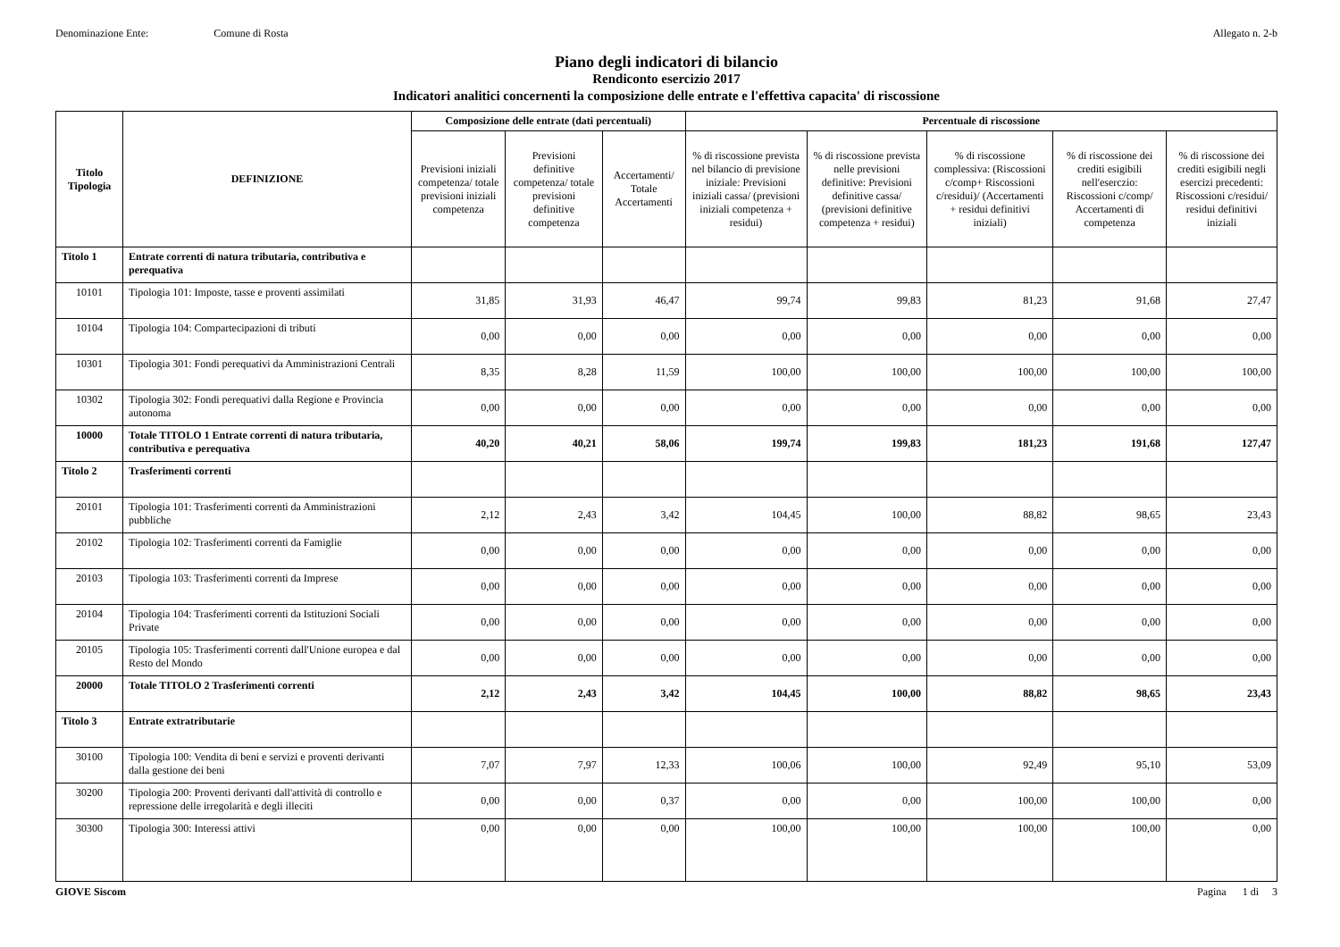Denominazione Ente: Comune di Rosta
Allegato n. 2-b
Piano degli indicatori di bilancio
Rendiconto esercizio 2017
Indicatori analitici concernenti la composizione delle entrate e l'effettiva capacita' di riscossione
| Titolo Tipologia | DEFINIZIONE | Composizione delle entrate (dati percentuali) | | | Percentuale di riscossione | | | | |
| --- | --- | --- | --- | --- | --- | --- | --- | --- | --- |
| | | Previsioni iniziali competenza/ totale previsioni iniziali competenza | Previsioni definitive competenza/ totale previsioni definitive competenza | Accertamenti/ Totale Accertamenti | % di riscossione prevista nel bilancio di previsione iniziale: Previsioni iniziali cassa/ (previsioni iniziali competenza + residui) | % di riscossione prevista nelle previsioni definitive: Previsioni definitive cassa/ (previsioni definitive competenza + residui) | % di riscossione complessiva: (Riscossioni c/comp+ Riscossioni c/residui)/ (Accertamenti + residui definitivi iniziali) | % di riscossione dei crediti esigibili nell'eserczio: Riscossioni c/comp/ Accertamenti di competenza | % di riscossione dei crediti esigibili negli esercizi precedenti: Riscossioni c/residui/ residui definitivi iniziali |
| Titolo 1 | Entrate correnti di natura tributaria, contributiva e perequativa | | | | | | | | |
| 10101 | Tipologia 101: Imposte, tasse e proventi assimilati | 31,85 | 31,93 | 46,47 | 99,74 | 99,83 | 81,23 | 91,68 | 27,47 |
| 10104 | Tipologia 104: Compartecipazioni di tributi | 0,00 | 0,00 | 0,00 | 0,00 | 0,00 | 0,00 | 0,00 | 0,00 |
| 10301 | Tipologia 301: Fondi perequativi da Amministrazioni Centrali | 8,35 | 8,28 | 11,59 | 100,00 | 100,00 | 100,00 | 100,00 | 100,00 |
| 10302 | Tipologia 302: Fondi perequativi dalla Regione e Provincia autonoma | 0,00 | 0,00 | 0,00 | 0,00 | 0,00 | 0,00 | 0,00 | 0,00 |
| 10000 | Totale TITOLO 1 Entrate correnti di natura tributaria, contributiva e perequativa | 40,20 | 40,21 | 58,06 | 199,74 | 199,83 | 181,23 | 191,68 | 127,47 |
| Titolo 2 | Trasferimenti correnti | | | | | | | | |
| 20101 | Tipologia 101: Trasferimenti correnti da Amministrazioni pubbliche | 2,12 | 2,43 | 3,42 | 104,45 | 100,00 | 88,82 | 98,65 | 23,43 |
| 20102 | Tipologia 102: Trasferimenti correnti da Famiglie | 0,00 | 0,00 | 0,00 | 0,00 | 0,00 | 0,00 | 0,00 | 0,00 |
| 20103 | Tipologia 103: Trasferimenti correnti da Imprese | 0,00 | 0,00 | 0,00 | 0,00 | 0,00 | 0,00 | 0,00 | 0,00 |
| 20104 | Tipologia 104: Trasferimenti correnti da Istituzioni Sociali Private | 0,00 | 0,00 | 0,00 | 0,00 | 0,00 | 0,00 | 0,00 | 0,00 |
| 20105 | Tipologia 105: Trasferimenti correnti dall'Unione europea e dal Resto del Mondo | 0,00 | 0,00 | 0,00 | 0,00 | 0,00 | 0,00 | 0,00 | 0,00 |
| 20000 | Totale TITOLO 2 Trasferimenti correnti | 2,12 | 2,43 | 3,42 | 104,45 | 100,00 | 88,82 | 98,65 | 23,43 |
| Titolo 3 | Entrate extratributarie | | | | | | | | |
| 30100 | Tipologia 100: Vendita di beni e servizi e proventi derivanti dalla gestione dei beni | 7,07 | 7,97 | 12,33 | 100,06 | 100,00 | 92,49 | 95,10 | 53,09 |
| 30200 | Tipologia 200: Proventi derivanti dall'attività di controllo e repressione delle irregolarità e degli illeciti | 0,00 | 0,00 | 0,37 | 0,00 | 0,00 | 100,00 | 100,00 | 0,00 |
| 30300 | Tipologia 300: Interessi attivi | 0,00 | 0,00 | 0,00 | 100,00 | 100,00 | 100,00 | 100,00 | 0,00 |
GIOVE Siscom Pagina 1 di 3